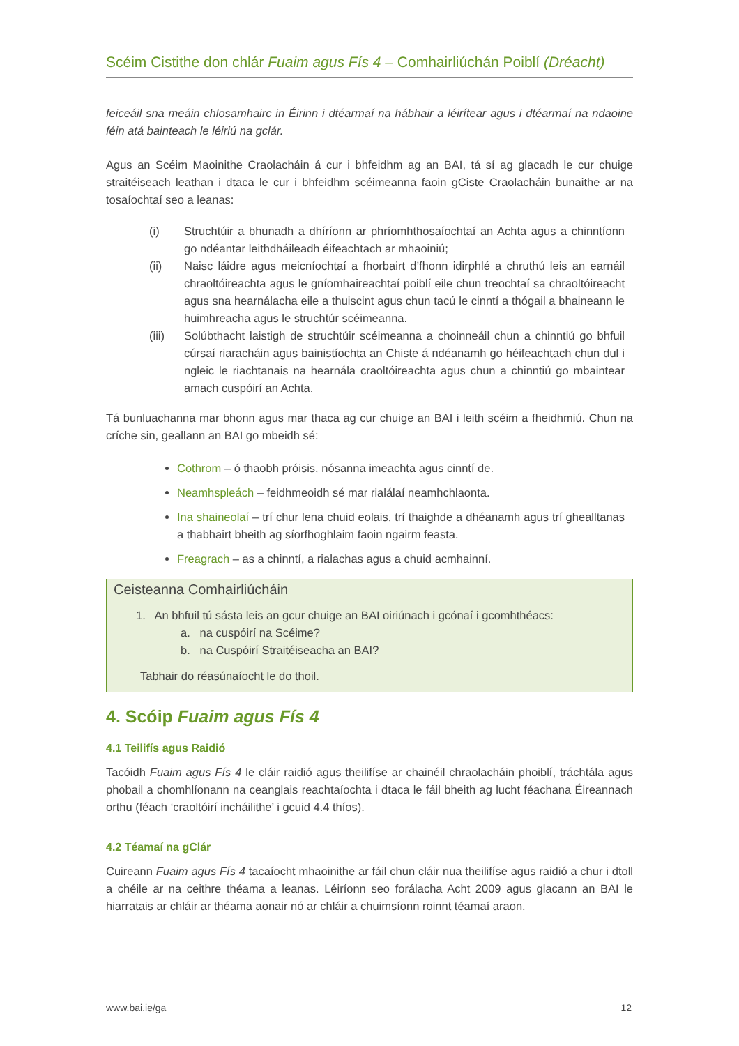Scéim Cistithe don chlár Fuaim agus Fís 4 – Comhairliúchán Poiblí (Dréacht)
feiceáil sna meáin chlosamhairc in Éirinn i dtéarmaí na hábhair a léirítear agus i dtéarmaí na ndaoine féin atá bainteach le léiriú na gclár.
Agus an Scéim Maoinithe Craolacháin á cur i bhfeidhm ag an BAI, tá sí ag glacadh le cur chuige straitéiseach leathan i dtaca le cur i bhfeidhm scéimeanna faoin gCiste Craolacháin bunaithe ar na tosaíochtaí seo a leanas:
(i) Struchtúir a bhunadh a dhíríonn ar phríomhthosaíochtaí an Achta agus a chinntíonn go ndéantar leithdháileadh éifeachtach ar mhaoiniú;
(ii) Naisc láidre agus meicníochtaí a fhorbairt d’fhonn idirphlé a chruthú leis an earnáil chraoltóireachta agus le gníomhaireachtaí poiblí eile chun treochtaí sa chraoltóireacht agus sna hearnálacha eile a thuiscint agus chun tacú le cinntí a thógail a bhaineann le huimhreacha agus le struchtúr scéimeanna.
(iii) Solúbthacht laistigh de struchtúir scéimeanna a choinneáil chun a chinntiú go bhfuil cúrsaí riaracháin agus bainistíochta an Chiste á ndéanamh go héifeachtach chun dul i ngleic le riachtanais na hearnála craoltóireachta agus chun a chinntiú go mbaintear amach cuspóirí an Achta.
Tá bunluachanna mar bhonn agus mar thaca ag cur chuige an BAI i leith scéim a fheidhmiú. Chun na críche sin, geallann an BAI go mbeidh sé:
Cothrom – ó thaobh próisis, nósanna imeachta agus cinntí de.
Neamhspleách – feidhmeoidh sé mar rialálaí neamhchlaonta.
Ina shaineolaí – trí chur lena chuid eolais, trí thaighde a dhéanamh agus trí ghealltanas a thabhairt bheith ag síorfhoghlaim faoin ngairm feasta.
Freagrach – as a chinntí, a rialachas agus a chuid acmhainní.
Ceisteanna Comhairliúcháin
1. An bhfuil tú sásta leis an gcur chuige an BAI oiriúnach i gcónaí i gcomhthéacs:
a. na cuspóirí na Scéime?
b. na Cuspóirí Straitéiseacha an BAI?
Tabhair do réasúnaíocht le do thoil.
4. Scóip Fuaim agus Fís 4
4.1 Teilifís agus Raidió
Tacóidh Fuaim agus Fís 4 le cláir raidió agus theilifíse ar chainéil chraolacháin phoiblí, tráchtála agus phobail a chomhlíonann na ceanglais reachtaíochta i dtaca le fáil bheith ag lucht féachana Éireannach orthu (féach ‘craoltóirí incháilithe’ i gcuid 4.4 thíos).
4.2 Téamaí na gClár
Cuireann Fuaim agus Fís 4 tacaíocht mhaoinithe ar fáil chun cláir nua theilifíse agus raidió a chur i dtoll a chéile ar na ceithre théama a leanas. Léiríonn seo forálacha Acht 2009 agus glacann an BAI le hiarratais ar chláir ar théama aonair nó ar chláir a chuimsíonn roinnt téamaí araon.
www.bai.ie/ga 12